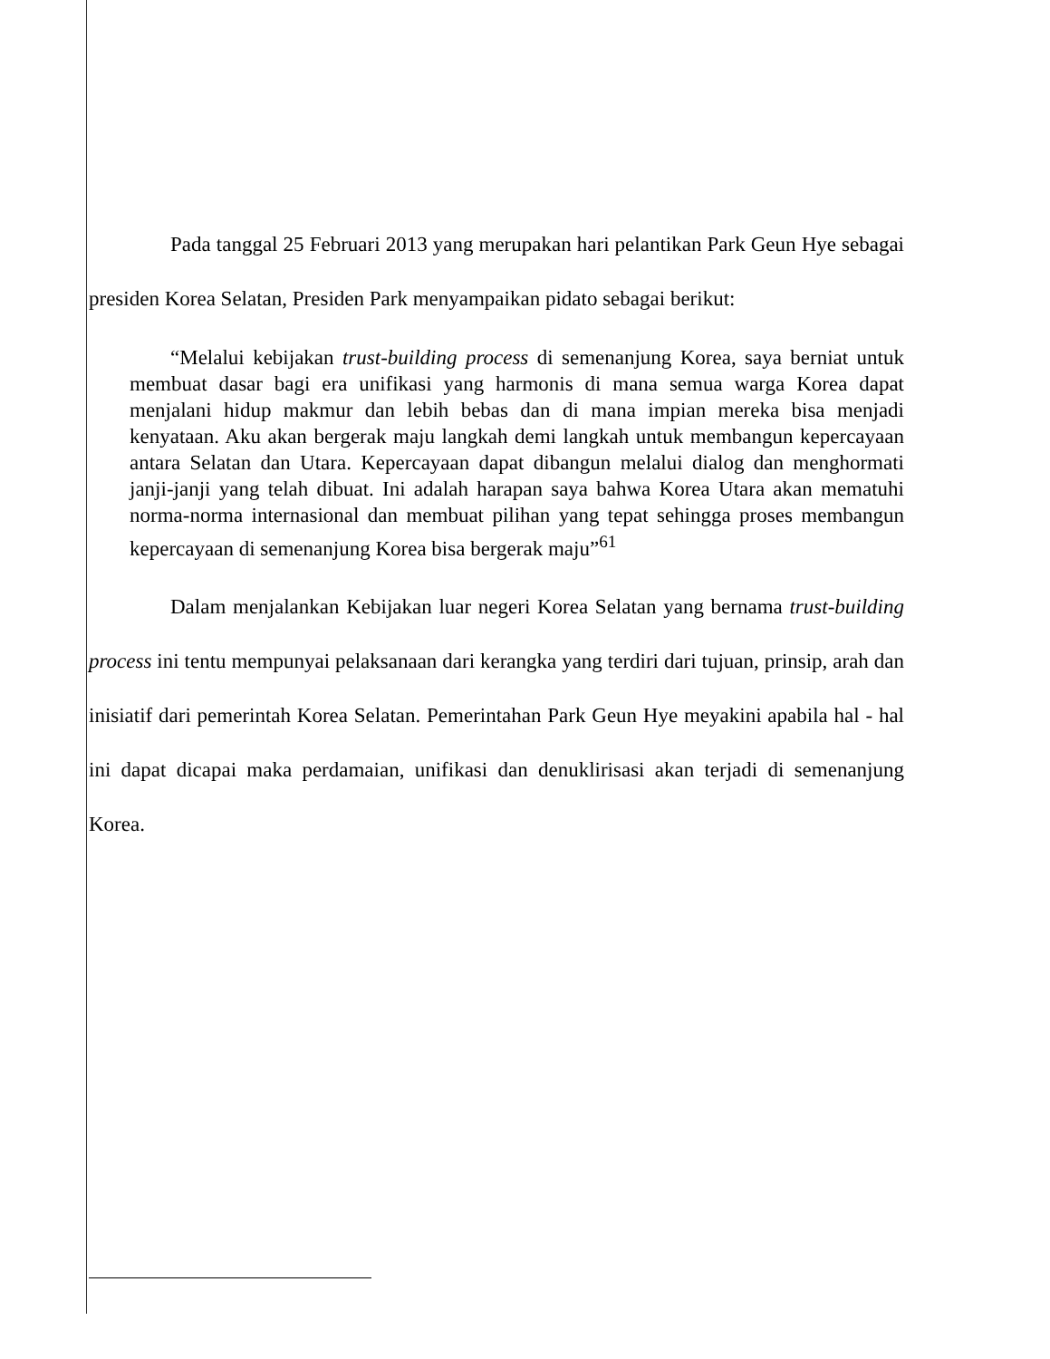Pada tanggal 25 Februari 2013 yang merupakan hari pelantikan Park Geun Hye sebagai presiden Korea Selatan, Presiden Park menyampaikan pidato sebagai berikut:
“Melalui kebijakan trust-building process di semenanjung Korea, saya berniat untuk membuat dasar bagi era unifikasi yang harmonis di mana semua warga Korea dapat menjalani hidup makmur dan lebih bebas dan di mana impian mereka bisa menjadi kenyataan. Aku akan bergerak maju langkah demi langkah untuk membangun kepercayaan antara Selatan dan Utara. Kepercayaan dapat dibangun melalui dialog dan menghormati janji-janji yang telah dibuat. Ini adalah harapan saya bahwa Korea Utara akan mematuhi norma-norma internasional dan membuat pilihan yang tepat sehingga proses membangun kepercayaan di semenanjung Korea bisa bergerak maju”<sup>61</sup>
Dalam menjalankan Kebijakan luar negeri Korea Selatan yang bernama trust-building process ini tentu mempunyai pelaksanaan dari kerangka yang terdiri dari tujuan, prinsip, arah dan inisiatif dari pemerintah Korea Selatan. Pemerintahan Park Geun Hye meyakini apabila hal - hal ini dapat dicapai maka perdamaian, unifikasi dan denuklirisasi akan terjadi di semenanjung Korea.